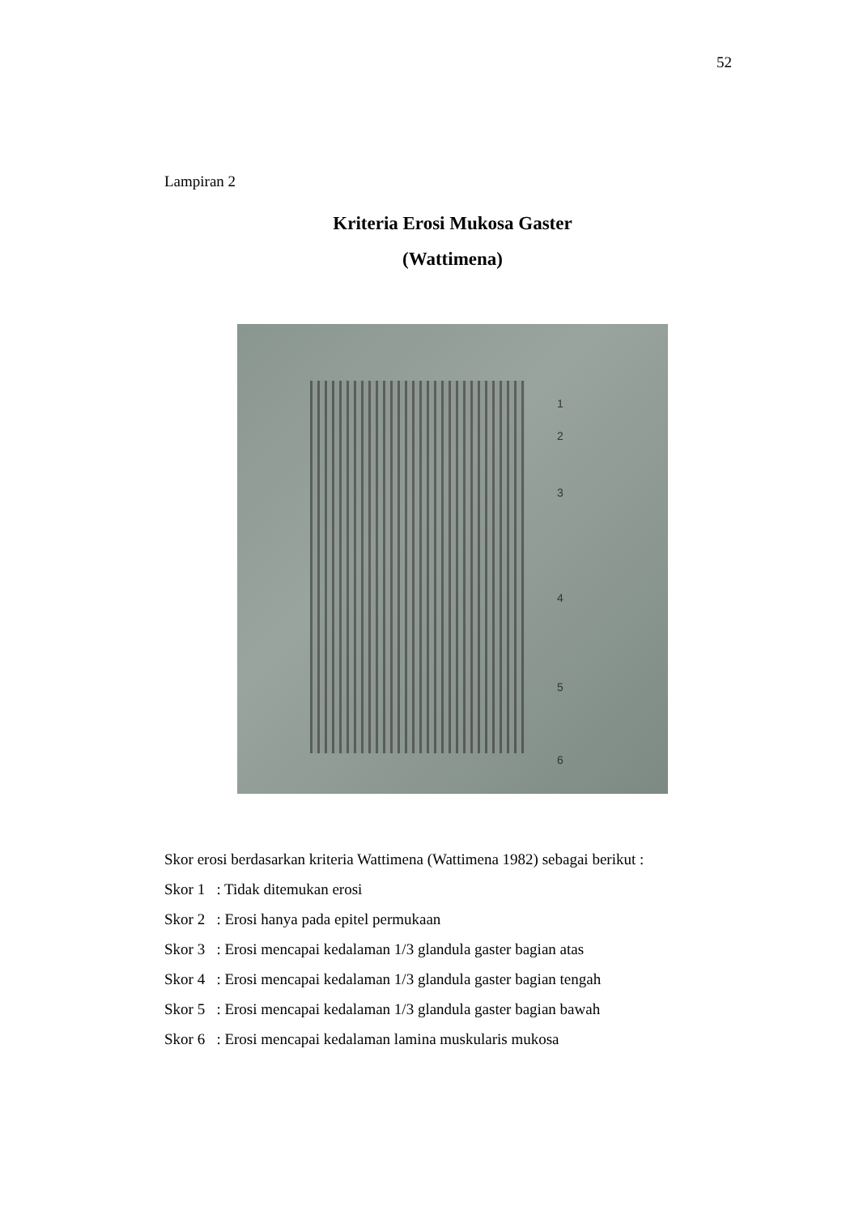52
Lampiran 2
Kriteria Erosi Mukosa Gaster
(Wattimena)
1
2
3
4
5
6
Skor erosi berdasarkan kriteria Wattimena (Wattimena 1982) sebagai berikut :
Skor 1 : Tidak ditemukan erosi
Skor 2 : Erosi hanya pada epitel permukaan
Skor 3 : Erosi mencapai kedalaman 1/3 glandula gaster bagian atas
Skor 4 : Erosi mencapai kedalaman 1/3 glandula gaster bagian tengah
Skor 5 : Erosi mencapai kedalaman 1/3 glandula gaster bagian bawah
Skor 6 : Erosi mencapai kedalaman lamina muskularis mukosa